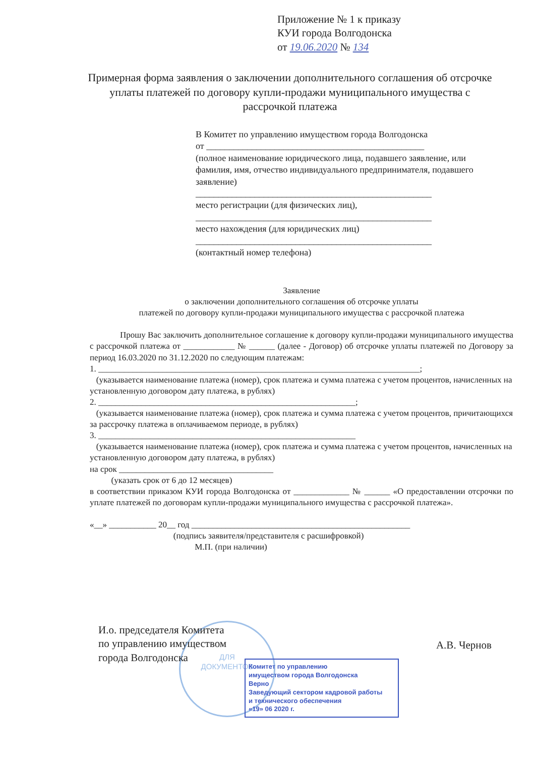Приложение № 1 к приказу
КУИ города Волгодонска
от 19.06.2020 № 134
Примерная форма заявления о заключении дополнительного соглашения об отсрочке уплаты платежей по договору купли-продажи муниципального имущества с рассрочкой платежа
В Комитет по управлению имуществом города Волгодонска
от ________________________________________________
(полное наименование юридического лица, подавшего заявление, или фамилия, имя, отчество индивидуального предпринимателя, подавшего заявление)
____________________________________________________
место регистрации (для физических лиц),
____________________________________________________
место нахождения (для юридических лиц)
____________________________________________________
(контактный номер телефона)
Заявление
о заключении дополнительного соглашения об отсрочке уплаты
платежей по договору купли-продажи муниципального имущества с рассрочкой платежа
Прошу Вас заключить дополнительное соглашение к договору купли-продажи муниципального имущества с рассрочкой платежа от ____________ № ______ (далее - Договор) об отсрочке уплаты платежей по Договору за период 16.03.2020 по 31.12.2020 по следующим платежам:
1. ___________________________________________________________________________;
(указывается наименование платежа (номер), срок платежа и сумма платежа с учетом процентов, начисленных на установленную договором дату платежа, в рублях)
2. ____________________________________________________________;
(указывается наименование платежа (номер), срок платежа и сумма платежа с учетом процентов, причитающихся за рассрочку платежа в оплачиваемом периоде, в рублях)
3. ____________________________________________________________
(указывается наименование платежа (номер), срок платежа и сумма платежа с учетом процентов, начисленных на установленную договором дату платежа, в рублях)
на срок ____________________________________
(указать срок от 6 до 12 месяцев)
в соответствии приказом КУИ города Волгодонска от _____________ № ______ «О предоставлении отсрочки по уплате платежей по договорам купли-продажи муниципального имущества с рассрочкой платежа».
«__» ___________ 20__ год ___________________________________________________
(подпись заявителя/представителя с расшифровкой)
М.П. (при наличии)
ДЛЯ
ДОКУМЕНТОВ
И.о. председателя Комитета
по управлению имуществом
города Волгодонска
А.В. Чернов
Комитет по управлению
имуществом города Волгодонска
Верно
Заведующий сектором кадровой работы
и технического обеспечения
«19» 06 2020 г.